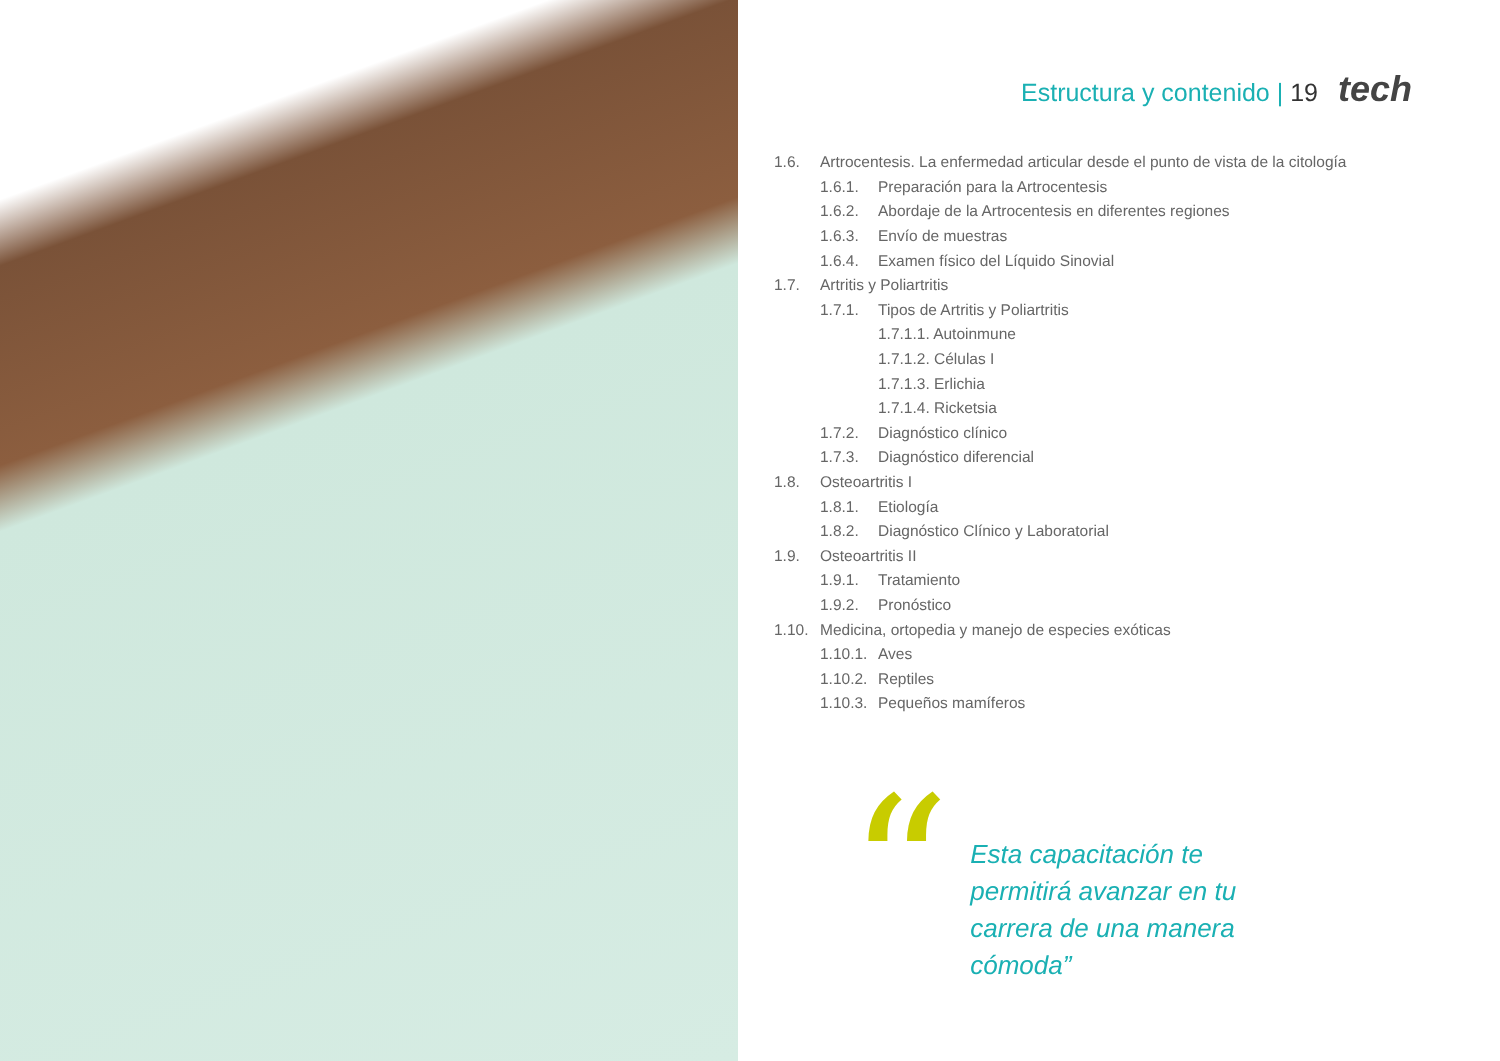Estructura y contenido | 19 tech
1.6. Artrocentesis. La enfermedad articular desde el punto de vista de la citología
1.6.1. Preparación para la Artrocentesis
1.6.2. Abordaje de la Artrocentesis en diferentes regiones
1.6.3. Envío de muestras
1.6.4. Examen físico del Líquido Sinovial
1.7. Artritis y Poliartritis
1.7.1. Tipos de Artritis y Poliartritis
1.7.1.1. Autoinmune
1.7.1.2. Células I
1.7.1.3. Erlichia
1.7.1.4. Ricketsia
1.7.2. Diagnóstico clínico
1.7.3. Diagnóstico diferencial
1.8. Osteoartritis I
1.8.1. Etiología
1.8.2. Diagnóstico Clínico y Laboratorial
1.9. Osteoartritis II
1.9.1. Tratamiento
1.9.2. Pronóstico
1.10. Medicina, ortopedia y manejo de especies exóticas
1.10.1. Aves
1.10.2. Reptiles
1.10.3. Pequeños mamíferos
“
Esta capacitación te permitirá avanzar en tu carrera de una manera cómoda”